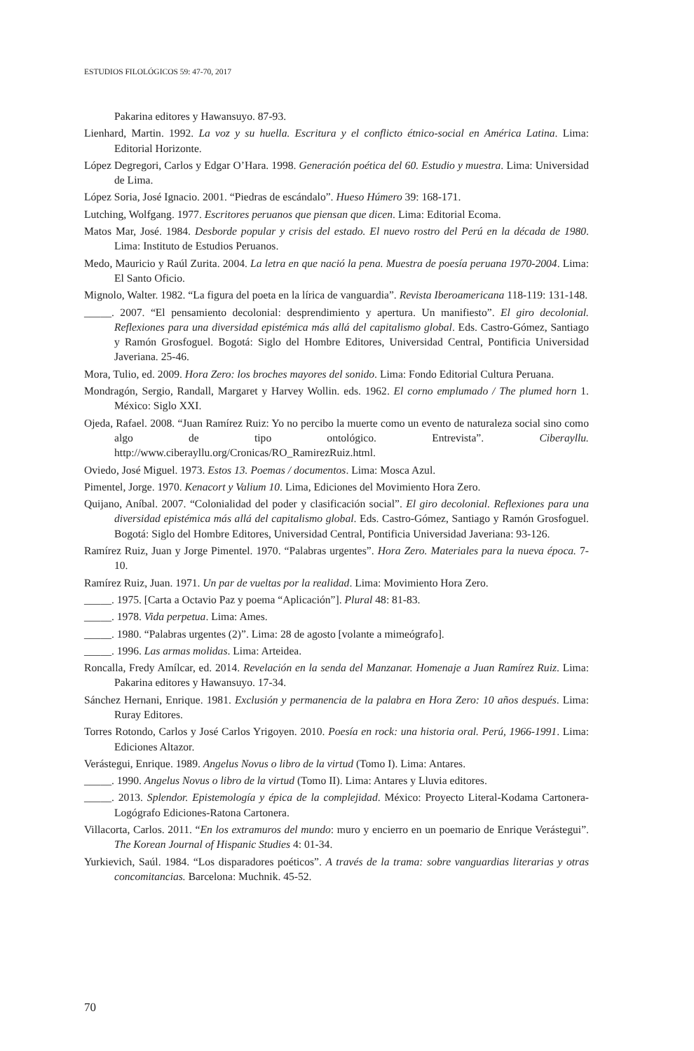ESTUDIOS FILOLÓGICOS 59: 47-70, 2017
Pakarina editores y Hawansuyo. 87-93.
Lienhard, Martin. 1992. La voz y su huella. Escritura y el conflicto étnico-social en América Latina. Lima: Editorial Horizonte.
López Degregori, Carlos y Edgar O’Hara. 1998. Generación poética del 60. Estudio y muestra. Lima: Universidad de Lima.
López Soria, José Ignacio. 2001. “Piedras de escándalo”. Hueso Húmero 39: 168-171.
Lutching, Wolfgang. 1977. Escritores peruanos que piensan que dicen. Lima: Editorial Ecoma.
Matos Mar, José. 1984. Desborde popular y crisis del estado. El nuevo rostro del Perú en la década de 1980. Lima: Instituto de Estudios Peruanos.
Medo, Mauricio y Raúl Zurita. 2004. La letra en que nació la pena. Muestra de poesía peruana 1970-2004. Lima: El Santo Oficio.
Mignolo, Walter. 1982. “La figura del poeta en la lírica de vanguardia”. Revista Iberoamericana 118-119: 131-148.
_____. 2007. “El pensamiento decolonial: desprendimiento y apertura. Un manifiesto”. El giro decolonial. Reflexiones para una diversidad epistémica más allá del capitalismo global. Eds. Castro-Gómez, Santiago y Ramón Grosfoguel. Bogotá: Siglo del Hombre Editores, Universidad Central, Pontificia Universidad Javeriana. 25-46.
Mora, Tulio, ed. 2009. Hora Zero: los broches mayores del sonido. Lima: Fondo Editorial Cultura Peruana.
Mondragón, Sergio, Randall, Margaret y Harvey Wollin. eds. 1962. El corno emplumado / The plumed horn 1. México: Siglo XXI.
Ojeda, Rafael. 2008. “Juan Ramírez Ruiz: Yo no percibo la muerte como un evento de naturaleza social sino como algo de tipo ontológico. Entrevista”. Ciberayllu. http://www.ciberayllu.org/Cronicas/RO_RamirezRuiz.html.
Oviedo, José Miguel. 1973. Estos 13. Poemas / documentos. Lima: Mosca Azul.
Pimentel, Jorge. 1970. Kenacort y Valium 10. Lima, Ediciones del Movimiento Hora Zero.
Quijano, Aníbal. 2007. “Colonialidad del poder y clasificación social”. El giro decolonial. Reflexiones para una diversidad epistémica más allá del capitalismo global. Eds. Castro-Gómez, Santiago y Ramón Grosfoguel. Bogotá: Siglo del Hombre Editores, Universidad Central, Pontificia Universidad Javeriana: 93-126.
Ramírez Ruiz, Juan y Jorge Pimentel. 1970. “Palabras urgentes”. Hora Zero. Materiales para la nueva época. 7-10.
Ramírez Ruiz, Juan. 1971. Un par de vueltas por la realidad. Lima: Movimiento Hora Zero.
_____. 1975. [Carta a Octavio Paz y poema “Aplicación”]. Plural 48: 81-83.
_____. 1978. Vida perpetua. Lima: Ames.
_____. 1980. “Palabras urgentes (2)”. Lima: 28 de agosto [volante a mimeógrafo].
_____. 1996. Las armas molidas. Lima: Arteidea.
Roncalla, Fredy Amílcar, ed. 2014. Revelación en la senda del Manzanar. Homenaje a Juan Ramírez Ruiz. Lima: Pakarina editores y Hawansuyo. 17-34.
Sánchez Hernani, Enrique. 1981. Exclusión y permanencia de la palabra en Hora Zero: 10 años después. Lima: Ruray Editores.
Torres Rotondo, Carlos y José Carlos Yrigoyen. 2010. Poesía en rock: una historia oral. Perú, 1966-1991. Lima: Ediciones Altazor.
Verástegui, Enrique. 1989. Angelus Novus o libro de la virtud (Tomo I). Lima: Antares.
_____. 1990. Angelus Novus o libro de la virtud (Tomo II). Lima: Antares y Lluvia editores.
_____. 2013. Splendor. Epistemología y épica de la complejidad. México: Proyecto Literal-Kodama Cartonera-Logógrafo Ediciones-Ratona Cartonera.
Villacorta, Carlos. 2011. “En los extramuros del mundo: muro y encierro en un poemario de Enrique Verástegui”. The Korean Journal of Hispanic Studies 4: 01-34.
Yurkievich, Saúl. 1984. “Los disparadores poéticos”. A través de la trama: sobre vanguardias literarias y otras concomitancias. Barcelona: Muchnik. 45-52.
70